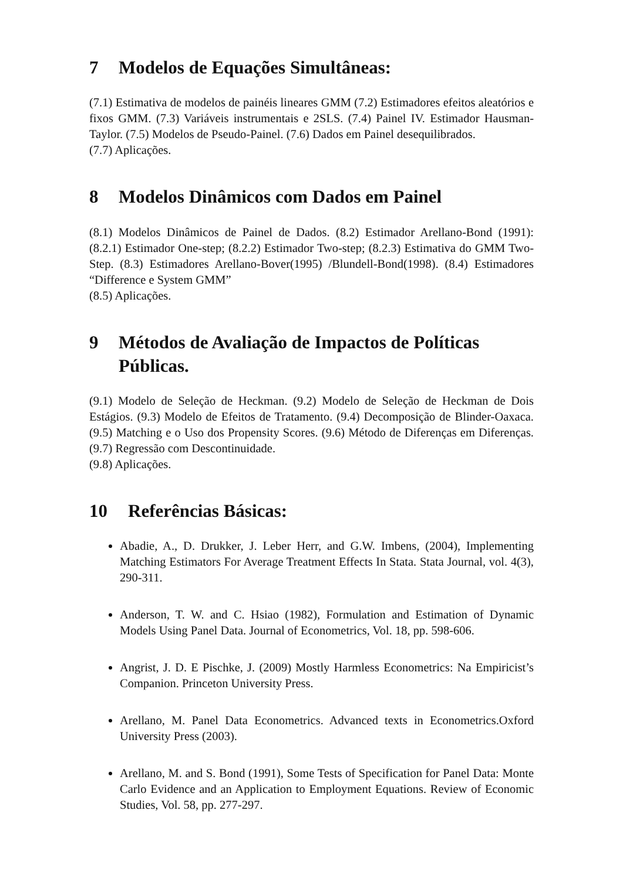7 Modelos de Equações Simultâneas:
(7.1) Estimativa de modelos de painéis lineares GMM (7.2) Estimadores efeitos aleatórios e fixos GMM. (7.3) Variáveis instrumentais e 2SLS. (7.4) Painel IV. Estimador Hausman-Taylor. (7.5) Modelos de Pseudo-Painel. (7.6) Dados em Painel desequilibrados.
(7.7) Aplicações.
8 Modelos Dinâmicos com Dados em Painel
(8.1) Modelos Dinâmicos de Painel de Dados. (8.2) Estimador Arellano-Bond (1991): (8.2.1) Estimador One-step; (8.2.2) Estimador Two-step; (8.2.3) Estimativa do GMM Two-Step. (8.3) Estimadores Arellano-Bover(1995) /Blundell-Bond(1998). (8.4) Estimadores “Difference e System GMM”
(8.5) Aplicações.
9 Métodos de Avaliação de Impactos de Políticas Públicas.
(9.1) Modelo de Seleção de Heckman. (9.2) Modelo de Seleção de Heckman de Dois Estágios. (9.3) Modelo de Efeitos de Tratamento. (9.4) Decomposição de Blinder-Oaxaca. (9.5) Matching e o Uso dos Propensity Scores. (9.6) Método de Diferenças em Diferenças. (9.7) Regressão com Descontinuidade.
(9.8) Aplicações.
10 Referências Básicas:
Abadie, A., D. Drukker, J. Leber Herr, and G.W. Imbens, (2004), Implementing Matching Estimators For Average Treatment Effects In Stata. Stata Journal, vol. 4(3), 290-311.
Anderson, T. W. and C. Hsiao (1982), Formulation and Estimation of Dynamic Models Using Panel Data. Journal of Econometrics, Vol. 18, pp. 598-606.
Angrist, J. D. E Pischke, J. (2009) Mostly Harmless Econometrics: Na Empiricist’s Companion. Princeton University Press.
Arellano, M. Panel Data Econometrics. Advanced texts in Econometrics.Oxford University Press (2003).
Arellano, M. and S. Bond (1991), Some Tests of Specification for Panel Data: Monte Carlo Evidence and an Application to Employment Equations. Review of Economic Studies, Vol. 58, pp. 277-297.